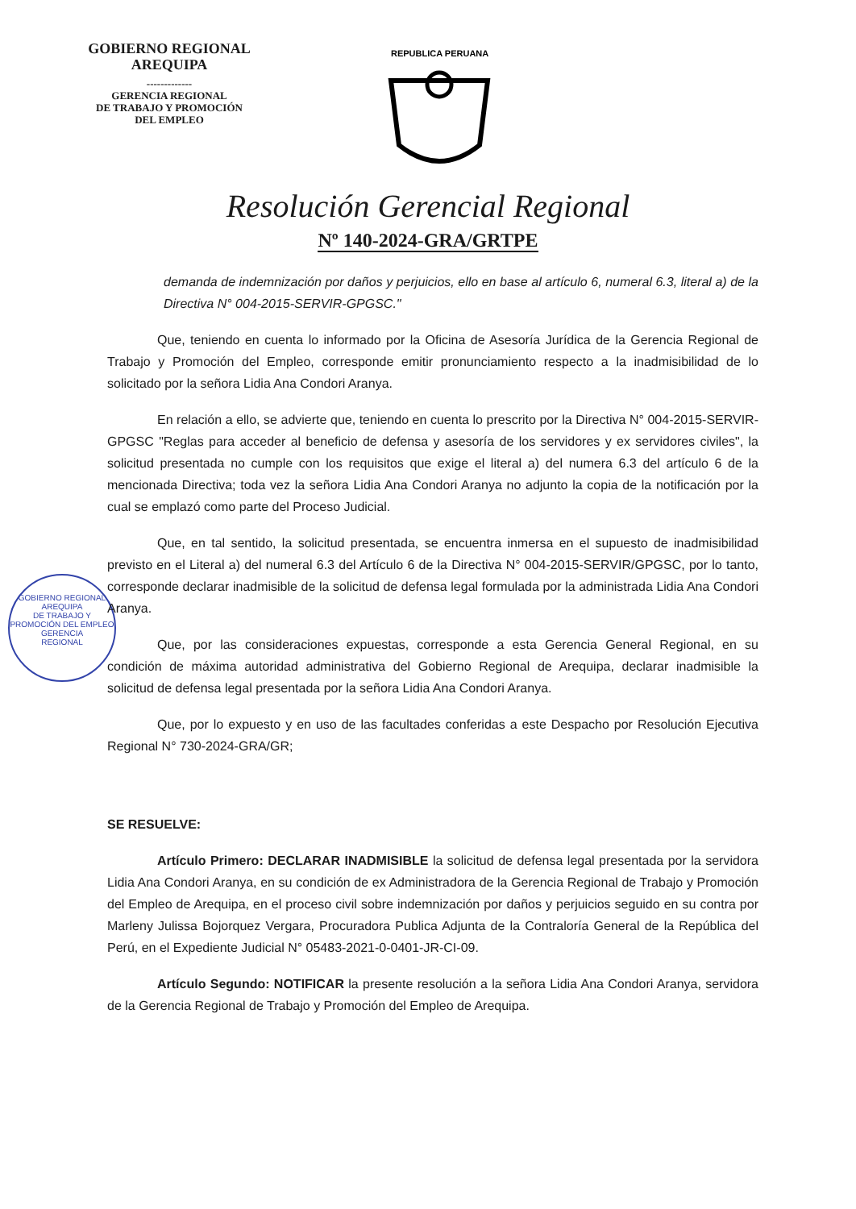GOBIERNO REGIONAL
AREQUIPA
-------------
GERENCIA REGIONAL
DE TRABAJO Y PROMOCIÓN
DEL EMPLEO
REPUBLICA PERUANA
Resolución Gerencial Regional
Nº 140-2024-GRA/GRTPE
GOBIERNO REGIONAL AREQUIPA
DE TRABAJO Y PROMOCIÓN DEL EMPLEO
GERENCIA
REGIONAL
demanda de indemnización por daños y perjuicios, ello en base al artículo 6, numeral 6.3, literal a) de la Directiva N° 004-2015-SERVIR-GPGSC."
Que, teniendo en cuenta lo informado por la Oficina de Asesoría Jurídica de la Gerencia Regional de Trabajo y Promoción del Empleo, corresponde emitir pronunciamiento respecto a la inadmisibilidad de lo solicitado por la señora Lidia Ana Condori Aranya.
En relación a ello, se advierte que, teniendo en cuenta lo prescrito por la Directiva N° 004-2015-SERVIR-GPGSC "Reglas para acceder al beneficio de defensa y asesoría de los servidores y ex servidores civiles", la solicitud presentada no cumple con los requisitos que exige el literal a) del numera 6.3 del artículo 6 de la mencionada Directiva; toda vez la señora Lidia Ana Condori Aranya no adjunto la copia de la notificación por la cual se emplazó como parte del Proceso Judicial.
Que, en tal sentido, la solicitud presentada, se encuentra inmersa en el supuesto de inadmisibilidad previsto en el Literal a) del numeral 6.3 del Artículo 6 de la Directiva N° 004-2015-SERVIR/GPGSC, por lo tanto, corresponde declarar inadmisible de la solicitud de defensa legal formulada por la administrada Lidia Ana Condori Aranya.
Que, por las consideraciones expuestas, corresponde a esta Gerencia General Regional, en su condición de máxima autoridad administrativa del Gobierno Regional de Arequipa, declarar inadmisible la solicitud de defensa legal presentada por la señora Lidia Ana Condori Aranya.
Que, por lo expuesto y en uso de las facultades conferidas a este Despacho por Resolución Ejecutiva Regional N° 730-2024-GRA/GR;
SE RESUELVE:
Artículo Primero: DECLARAR INADMISIBLE la solicitud de defensa legal presentada por la servidora Lidia Ana Condori Aranya, en su condición de ex Administradora de la Gerencia Regional de Trabajo y Promoción del Empleo de Arequipa, en el proceso civil sobre indemnización por daños y perjuicios seguido en su contra por Marleny Julissa Bojorquez Vergara, Procuradora Publica Adjunta de la Contraloría General de la República del Perú, en el Expediente Judicial N° 05483-2021-0-0401-JR-CI-09.
Artículo Segundo: NOTIFICAR la presente resolución a la señora Lidia Ana Condori Aranya, servidora de la Gerencia Regional de Trabajo y Promoción del Empleo de Arequipa.